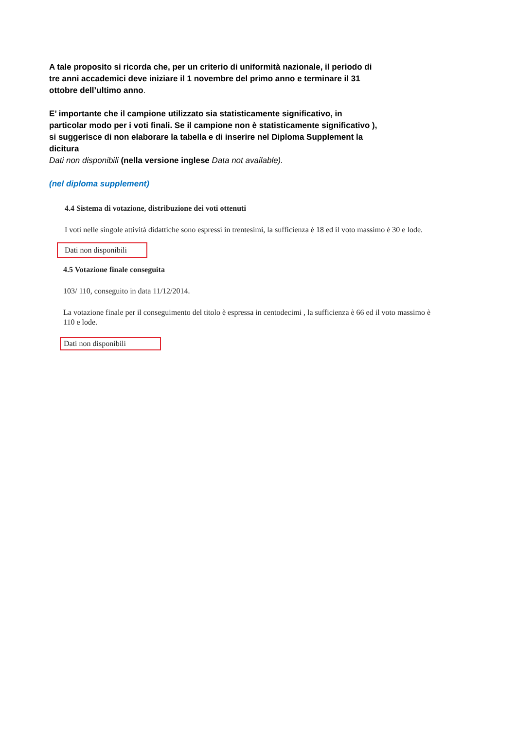A tale proposito si ricorda che, per un criterio di uniformità nazionale, il periodo di tre anni accademici deve iniziare il 1 novembre del primo anno e terminare il 31 ottobre dell’ultimo anno.
E’ importante che il campione utilizzato sia statisticamente significativo, in particolar modo per i voti finali. Se il campione non è statisticamente significativo ), si suggerisce di non elaborare la tabella e di inserire nel Diploma Supplement la dicitura
Dati non disponibili (nella versione inglese Data not available).
(nel diploma supplement)
4.4 Sistema di votazione, distribuzione dei voti ottenuti
I voti nelle singole attività didattiche sono espressi in trentesimi, la sufficienza è 18 ed il voto massimo è 30 e lode.
Dati non disponibili
4.5 Votazione finale conseguita
103/ 110, conseguito in data 11/12/2014.
La votazione finale per il conseguimento del titolo è espressa in centodecimi , la sufficienza è 66 ed il voto massimo è 110 e lode.
Dati non disponibili